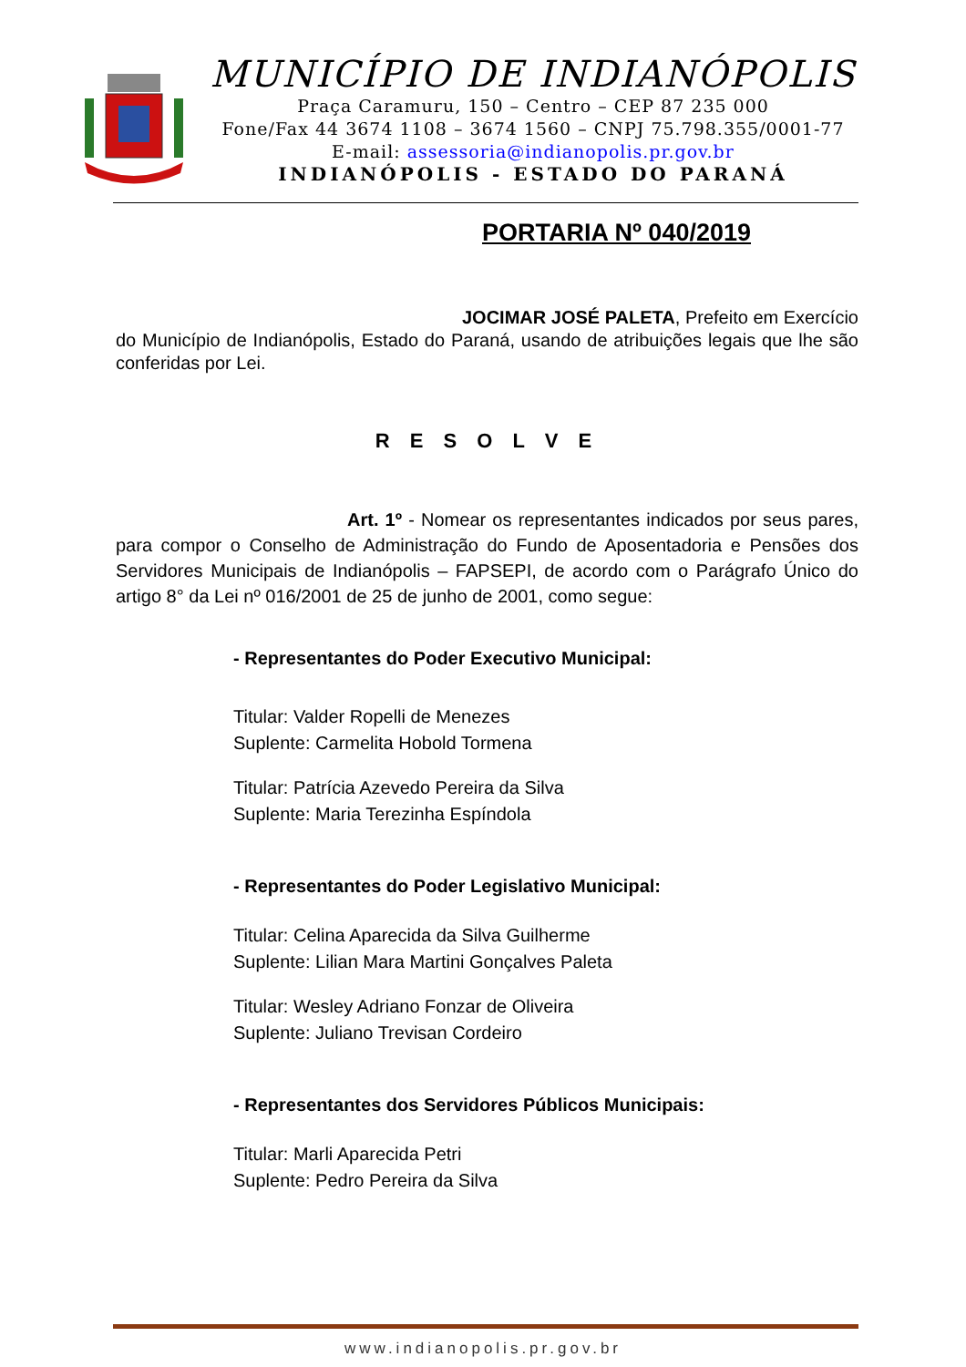MUNICÍPIO DE INDIANÓPOLIS
Praça Caramuru, 150 – Centro – CEP 87 235 000
Fone/Fax 44 3674 1108 – 3674 1560 – CNPJ 75.798.355/0001-77
E-mail: assessoria@indianopolis.pr.gov.br
INDIANÓPOLIS - ESTADO DO PARANÁ
PORTARIA Nº 040/2019
JOCIMAR JOSÉ PALETA, Prefeito em Exercício do Município de Indianópolis, Estado do Paraná, usando de atribuições legais que lhe são conferidas por Lei.
R E S O L V E
Art. 1º - Nomear os representantes indicados por seus pares, para compor o Conselho de Administração do Fundo de Aposentadoria e Pensões dos Servidores Municipais de Indianópolis – FAPSEPI, de acordo com o Parágrafo Único do artigo 8° da Lei nº 016/2001 de 25 de junho de 2001, como segue:
- Representantes do Poder Executivo Municipal:
Titular: Valder Ropelli de Menezes
Suplente: Carmelita Hobold Tormena
Titular: Patrícia Azevedo Pereira da Silva
Suplente: Maria Terezinha Espíndola
- Representantes do Poder Legislativo Municipal:
Titular: Celina Aparecida da Silva Guilherme
Suplente: Lilian Mara Martini Gonçalves Paleta
Titular: Wesley Adriano Fonzar de Oliveira
Suplente: Juliano Trevisan Cordeiro
- Representantes dos Servidores Públicos Municipais:
Titular: Marli Aparecida Petri
Suplente: Pedro Pereira da Silva
www.indianopolis.pr.gov.br